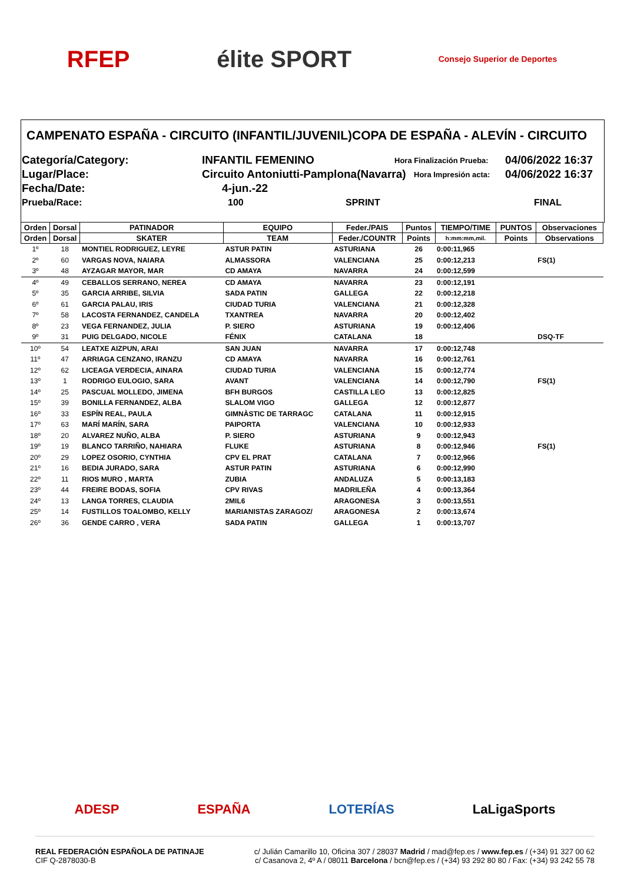RFEP élite SPORT Consejo Superior de Deportes
CAMPENATO ESPAÑA - CIRCUITO (INFANTIL/JUVENIL)COPA DE ESPAÑA - ALEVÍN - CIRCUITO
Categoría/Category: INFANTIL FEMENINO Hora Finalización Prueba: 04/06/2022 16:37
Lugar/Place: Circuito Antoniutti-Pamplona(Navarra) Hora Impresión acta: 04/06/2022 16:37
Fecha/Date: 4-jun.-22
Prueba/Race: 100 SPRINT FINAL
| Orden | Dorsal | PATINADOR | EQUIPO | Feder./PAIS | Puntos | TIEMPO/TIME | PUNTOS | Observaciones |
| --- | --- | --- | --- | --- | --- | --- | --- | --- |
| Orden | Dorsal | SKATER | TEAM | Feder./COUNTR | Points | h:mm:mm,mil. | Points | Observations |
| 1º | 18 | MONTIEL RODRIGUEZ, LEYRE | ASTUR PATIN | ASTURIANA | 26 | 0:00:11,965 | | |
| 2º | 60 | VARGAS NOVA, NAIARA | ALMASSORA | VALENCIANA | 25 | 0:00:12,213 | | FS(1) |
| 3º | 48 | AYZAGAR MAYOR, MAR | CD AMAYA | NAVARRA | 24 | 0:00:12,599 | | |
| 4º | 49 | CEBALLOS SERRANO, NEREA | CD AMAYA | NAVARRA | 23 | 0:00:12,191 | | |
| 5º | 35 | GARCIA ARRIBE, SILVIA | SADA PATIN | GALLEGA | 22 | 0:00:12,218 | | |
| 6º | 61 | GARCIA PALAU, IRIS | CIUDAD TURIA | VALENCIANA | 21 | 0:00:12,328 | | |
| 7º | 58 | LACOSTA FERNANDEZ, CANDELA | TXANTREA | NAVARRA | 20 | 0:00:12,402 | | |
| 8º | 23 | VEGA FERNANDEZ, JULIA | P. SIERO | ASTURIANA | 19 | 0:00:12,406 | | |
| 9º | 31 | PUIG DELGADO, NICOLE | FÉNIX | CATALANA | 18 | | | DSQ-TF |
| 10º | 54 | LEATXE AIZPUN, ARAI | SAN JUAN | NAVARRA | 17 | 0:00:12,748 | | |
| 11º | 47 | ARRIAGA CENZANO, IRANZU | CD AMAYA | NAVARRA | 16 | 0:00:12,761 | | |
| 12º | 62 | LICEAGA VERDECIA, AINARA | CIUDAD TURIA | VALENCIANA | 15 | 0:00:12,774 | | |
| 13º | 1 | RODRIGO EULOGIO, SARA | AVANT | VALENCIANA | 14 | 0:00:12,790 | | FS(1) |
| 14º | 25 | PASCUAL MOLLEDO, JIMENA | BFH BURGOS | CASTILLA LEO | 13 | 0:00:12,825 | | |
| 15º | 39 | BONILLA FERNANDEZ, ALBA | SLALOM VIGO | GALLEGA | 12 | 0:00:12,877 | | |
| 16º | 33 | ESPÍN REAL, PAULA | GIMNÀSTIC DE TARRAGC | CATALANA | 11 | 0:00:12,915 | | |
| 17º | 63 | MARÍ MARÍN, SARA | PAIPORTA | VALENCIANA | 10 | 0:00:12,933 | | |
| 18º | 20 | ALVAREZ NUÑO, ALBA | P. SIERO | ASTURIANA | 9 | 0:00:12,943 | | |
| 19º | 19 | BLANCO TARRIÑO, NAHIARA | FLUKE | ASTURIANA | 8 | 0:00:12,946 | | FS(1) |
| 20º | 29 | LOPEZ OSORIO, CYNTHIA | CPV EL PRAT | CATALANA | 7 | 0:00:12,966 | | |
| 21º | 16 | BEDIA JURADO, SARA | ASTUR PATIN | ASTURIANA | 6 | 0:00:12,990 | | |
| 22º | 11 | RIOS MURO , MARTA | ZUBIA | ANDALUZA | 5 | 0:00:13,183 | | |
| 23º | 44 | FREIRE BODAS, SOFIA | CPV RIVAS | MADRILEÑA | 4 | 0:00:13,364 | | |
| 24º | 13 | LANGA TORRES, CLAUDIA | 2MIL6 | ARAGONESA | 3 | 0:00:13,551 | | |
| 25º | 14 | FUSTILLOS TOALOMBO, KELLY | MARIANISTAS ZARAGOZ/ | ARAGONESA | 2 | 0:00:13,674 | | |
| 26º | 36 | GENDE CARRO , VERA | SADA PATIN | GALLEGA | 1 | 0:00:13,707 | | |
ADESP ESPAÑA LOTERÍAS LaLigaSports
REAL FEDERACIÓN ESPAÑOLA DE PATINAJE
CIF Q-2878030-B
c/ Julián Camarillo 10, Oficina 307 / 28037 Madrid / mad@fep.es / www.fep.es / (+34) 91 327 00 62
c/ Casanova 2, 4º A / 08011 Barcelona / bcn@fep.es / (+34) 93 292 80 80 / Fax: (+34) 93 242 55 78